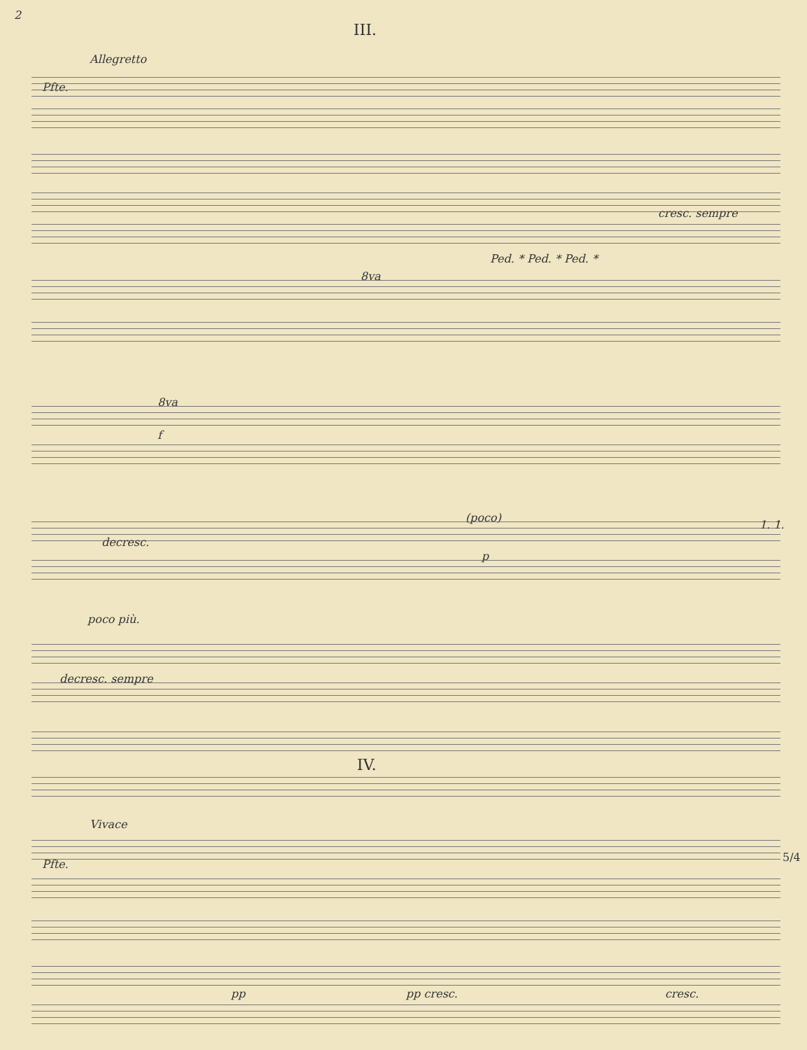2
III.
Allegretto
Pfte.
cresc. sempre
Ped. * Ped. * Ped. *
8va
8va
f
decresc.
(poco)
p
1. 1.
poco più.
decresc. sempre
IV.
Vivace
Pfte.
5/4
pp pp cresc. cresc.